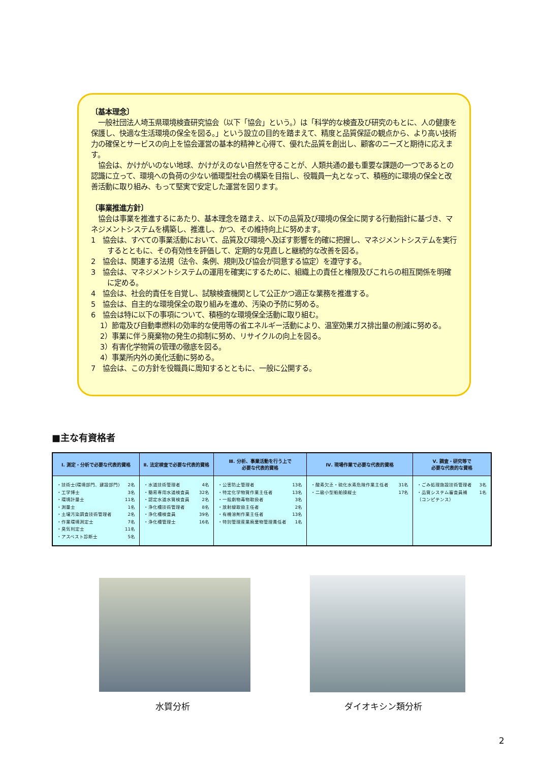〔基本理念〕
　一般社団法人埼玉県環境検査研究協会（以下「協会」という。）は「科学的な検査及び研究のもとに、人の健康を保護し、快適な生活環境の保全を図る。」という設立の目的を踏まえて、精度と品質保証の観点から、より高い技術力の確保とサービスの向上を協会運営の基本的精神と心得て、優れた品質を創出し、顧客のニーズと期待に応えます。
　協会は、かけがいのない地球、かけがえのない自然を守ることが、人類共通の最も重要な課題の一つであるとの認識に立って、環境への負荷の少ない循環型社会の構築を目指し、役職員一丸となって、積極的に環境の保全と改善活動に取り組み、もって堅実で安定した運営を図ります。
〔事業推進方針〕
　協会は事業を推進するにあたり、基本理念を踏まえ、以下の品質及び環境の保全に関する行動指針に基づき、マネジメントシステムを構築し、推進し、かつ、その維持向上に努めます。
1　協会は、すべての事業活動において、品質及び環境へ及ぼす影響を的確に把握し、マネジメントシステムを実行するとともに、その有効性を評価して、定期的な見直しと継続的な改善を図る。
2　協会は、関連する法規（法令、条例、規則及び協会が同意する協定）を遵守する。
3　協会は、マネジメントシステムの運用を確実にするために、組織上の責任と権限及びこれらの相互関係を明確に定める。
4　協会は、社会的責任を自覚し、試験検査機関として公正かつ適正な業務を推進する。
5　協会は、自主的な環境保全の取り組みを進め、汚染の予防に努める。
6　協会は特に以下の事項について、積極的な環境保全活動に取り組む。
1）節電及び自動車燃料の効率的な使用等の省エネルギー活動により、温室効果ガス排出量の削減に努める。
2）事業に伴う廃棄物の発生の抑制に努め、リサイクルの向上を図る。
3）有害化学物質の管理の徹底を図る。
4）事業所内外の美化活動に努める。
7　協会は、この方針を役職員に周知するとともに、一般に公開する。
■主な有資格者
| Ⅰ. 測定・分析で必要な代表的資格 | Ⅱ. 法定検査で必要な代表的資格 | Ⅲ. 分析、事業活動を行う上で 必要な代表的資格 | Ⅳ. 現場作業で必要な代表的資格 | Ⅴ. 調査・研究等で 必要な代表的な資格 |
| --- | --- | --- | --- | --- |
| ・技術士(環境部門、建設部門) 2名 ・工学博士 3名 ・環境計量士 11名 ・測量士 1名 ・土壌汚染調査技術管理者 2名 ・作業環境測定士 7名 ・臭気判定士 11名 ・アスベスト診断士 5名 | ・水道技術管理者 4名 ・簡易専用水道検査員 32名 ・認定水道水質検査員 2名 ・浄化槽技術管理者 8名 ・浄化槽検査員 39名 ・浄化槽管理士 16名 | ・公害防止管理者 13名 ・特定化学物質作業主任者 13名 ・一般劇物毒物取扱者 3名 ・放射線取扱主任者 2名 ・有機溶剤作業主任者 13名 ・特別管理産業廃棄物管理責任者 1名 | ・酸素欠乏・硫化水素危険作業主任者 31名 ・二級小型船舶操縦士 17名 | ・ごみ処理施設技術管理者 3名 ・品質システム審査員補 （コンピテンス） 1名 |
水質分析 ダイオキシン類分析
2